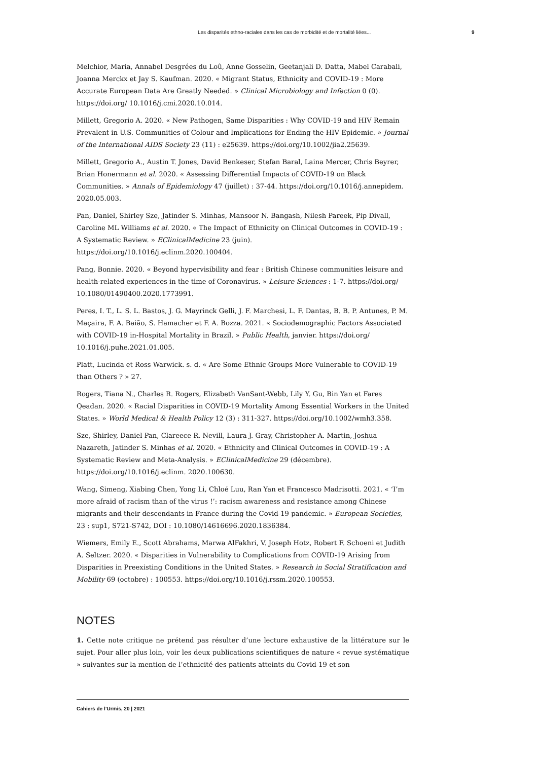Les disparités ethno-raciales dans les cas de morbidité et de mortalité liées... 9
Melchior, Maria, Annabel Desgrées du Loû, Anne Gosselin, Geetanjali D. Datta, Mabel Carabali, Joanna Merckx et Jay S. Kaufman. 2020. « Migrant Status, Ethnicity and COVID-19 : More Accurate European Data Are Greatly Needed. » Clinical Microbiology and Infection 0 (0). https://doi.org/ 10.1016/j.cmi.2020.10.014.
Millett, Gregorio A. 2020. « New Pathogen, Same Disparities : Why COVID-19 and HIV Remain Prevalent in U.S. Communities of Colour and Implications for Ending the HIV Epidemic. » Journal of the International AIDS Society 23 (11) : e25639. https://doi.org/10.1002/jia2.25639.
Millett, Gregorio A., Austin T. Jones, David Benkeser, Stefan Baral, Laina Mercer, Chris Beyrer, Brian Honermann et al. 2020. « Assessing Differential Impacts of COVID-19 on Black Communities. » Annals of Epidemiology 47 (juillet) : 37-44. https://doi.org/10.1016/j.annepidem. 2020.05.003.
Pan, Daniel, Shirley Sze, Jatinder S. Minhas, Mansoor N. Bangash, Nilesh Pareek, Pip Divall, Caroline ML Williams et al. 2020. « The Impact of Ethnicity on Clinical Outcomes in COVID-19 : A Systematic Review. » EClinicalMedicine 23 (juin). https://doi.org/10.1016/j.eclinm.2020.100404.
Pang, Bonnie. 2020. « Beyond hypervisibility and fear : British Chinese communities leisure and health-related experiences in the time of Coronavirus. » Leisure Sciences : 1-7. https://doi.org/ 10.1080/01490400.2020.1773991.
Peres, I. T., L. S. L. Bastos, J. G. Mayrinck Gelli, J. F. Marchesi, L. F. Dantas, B. B. P. Antunes, P. M. Maçaira, F. A. Baião, S. Hamacher et F. A. Bozza. 2021. « Sociodemographic Factors Associated with COVID-19 in-Hospital Mortality in Brazil. » Public Health, janvier. https://doi.org/ 10.1016/j.puhe.2021.01.005.
Platt, Lucinda et Ross Warwick. s. d. « Are Some Ethnic Groups More Vulnerable to COVID-19 than Others ? » 27.
Rogers, Tiana N., Charles R. Rogers, Elizabeth VanSant-Webb, Lily Y. Gu, Bin Yan et Fares Qeadan. 2020. « Racial Disparities in COVID-19 Mortality Among Essential Workers in the United States. » World Medical & Health Policy 12 (3) : 311-327. https://doi.org/10.1002/wmh3.358.
Sze, Shirley, Daniel Pan, Clareece R. Nevill, Laura J. Gray, Christopher A. Martin, Joshua Nazareth, Jatinder S. Minhas et al. 2020. « Ethnicity and Clinical Outcomes in COVID-19 : A Systematic Review and Meta-Analysis. » EClinicalMedicine 29 (décembre). https://doi.org/10.1016/j.eclinm. 2020.100630.
Wang, Simeng, Xiabing Chen, Yong Li, Chloé Luu, Ran Yan et Francesco Madrisotti. 2021. « ‘I’m more afraid of racism than of the virus !’: racism awareness and resistance among Chinese migrants and their descendants in France during the Covid-19 pandemic. » European Societies, 23 : sup1, S721-S742, DOI : 10.1080/14616696.2020.1836384.
Wiemers, Emily E., Scott Abrahams, Marwa AlFakhri, V. Joseph Hotz, Robert F. Schoeni et Judith A. Seltzer. 2020. « Disparities in Vulnerability to Complications from COVID-19 Arising from Disparities in Preexisting Conditions in the United States. » Research in Social Stratification and Mobility 69 (octobre) : 100553. https://doi.org/10.1016/j.rssm.2020.100553.
NOTES
1. Cette note critique ne prétend pas résulter d’une lecture exhaustive de la littérature sur le sujet. Pour aller plus loin, voir les deux publications scientifiques de nature « revue systématique » suivantes sur la mention de l’ethnicité des patients atteints du Covid-19 et son
Cahiers de l’Urmis, 20 | 2021